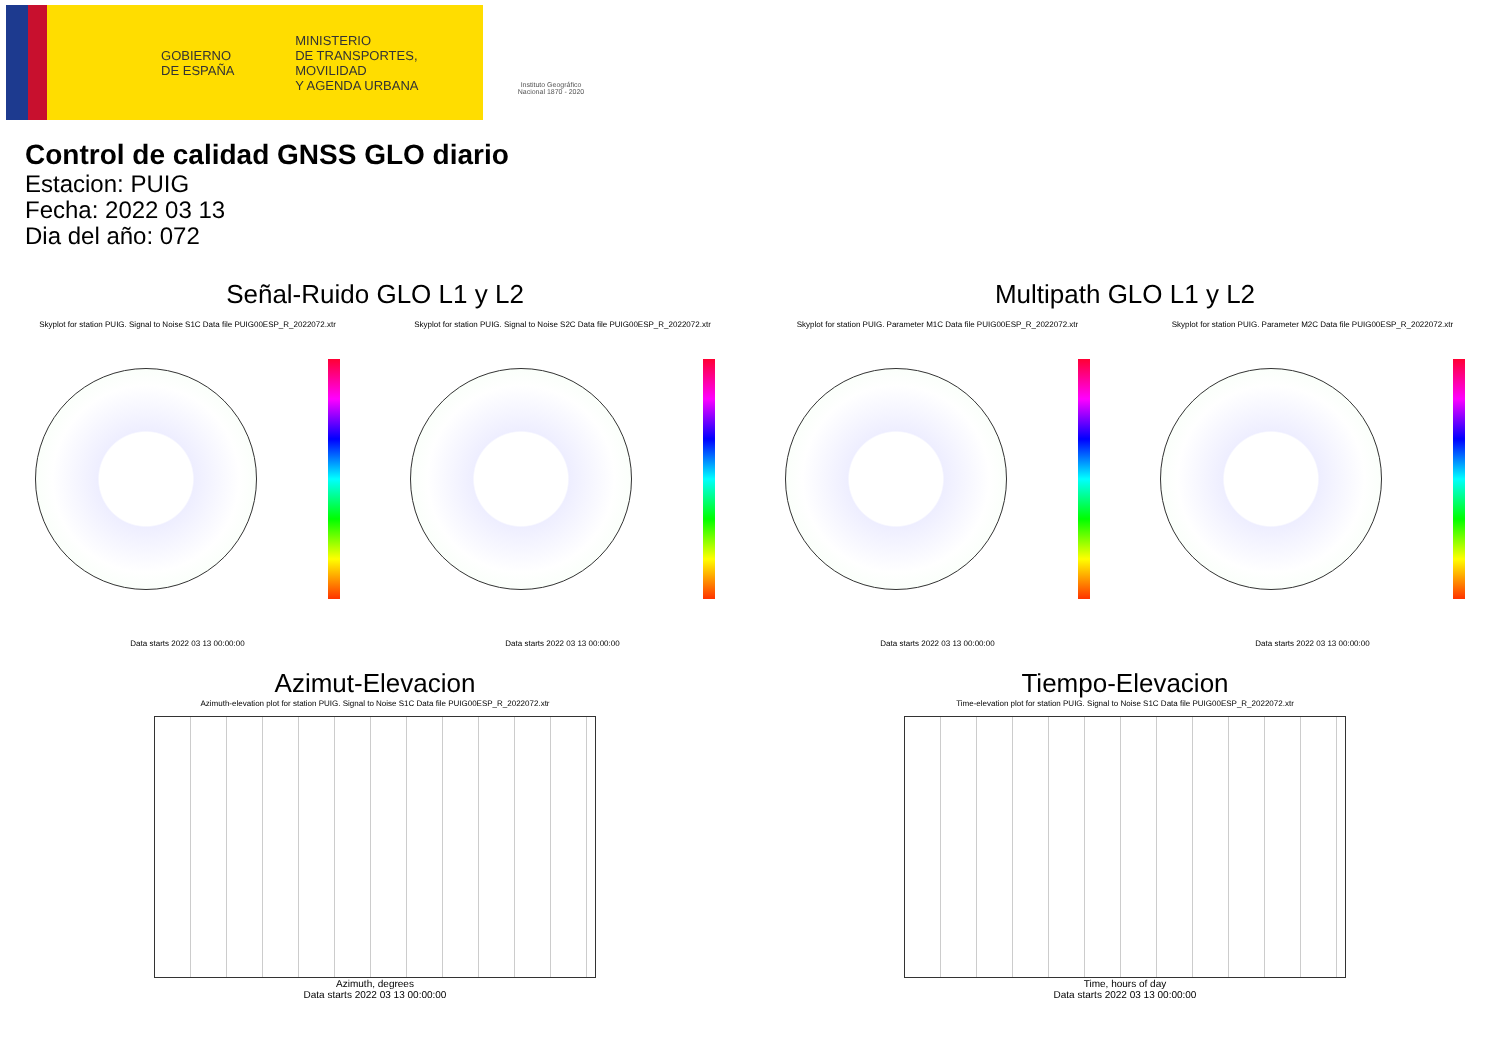GOBIERNO
DE ESPAÑA
MINISTERIO
DE TRANSPORTES, MOVILIDAD
Y AGENDA URBANA
Instituto Geográfico
Nacional 1870 - 2020
Control de calidad GNSS GLO diario
Estacion: PUIG
Fecha: 2022 03 13
Dia del año: 072
Señal-Ruido GLO L1 y L2
Skyplot for station PUIG. Signal to Noise S1C Data file PUIG00ESP_R_2022072.xtr Skyplot for station PUIG. Signal to Noise S2C Data file PUIG00ESP_R_2022072.xtr
Data starts 2022 03 13 00:00:00 Data starts 2022 03 13 00:00:00
Multipath GLO L1 y L2
Skyplot for station PUIG. Parameter M1C Data file PUIG00ESP_R_2022072.xtr Skyplot for station PUIG. Parameter M2C Data file PUIG00ESP_R_2022072.xtr
Data starts 2022 03 13 00:00:00 Data starts 2022 03 13 00:00:00
Azimut-Elevacion
Azimuth-elevation plot for station PUIG. Signal to Noise S1C Data file PUIG00ESP_R_2022072.xtr
Azimuth, degrees
Data starts 2022 03 13 00:00:00
Tiempo-Elevacion
Time-elevation plot for station PUIG. Signal to Noise S1C Data file PUIG00ESP_R_2022072.xtr
Time, hours of day
Data starts 2022 03 13 00:00:00